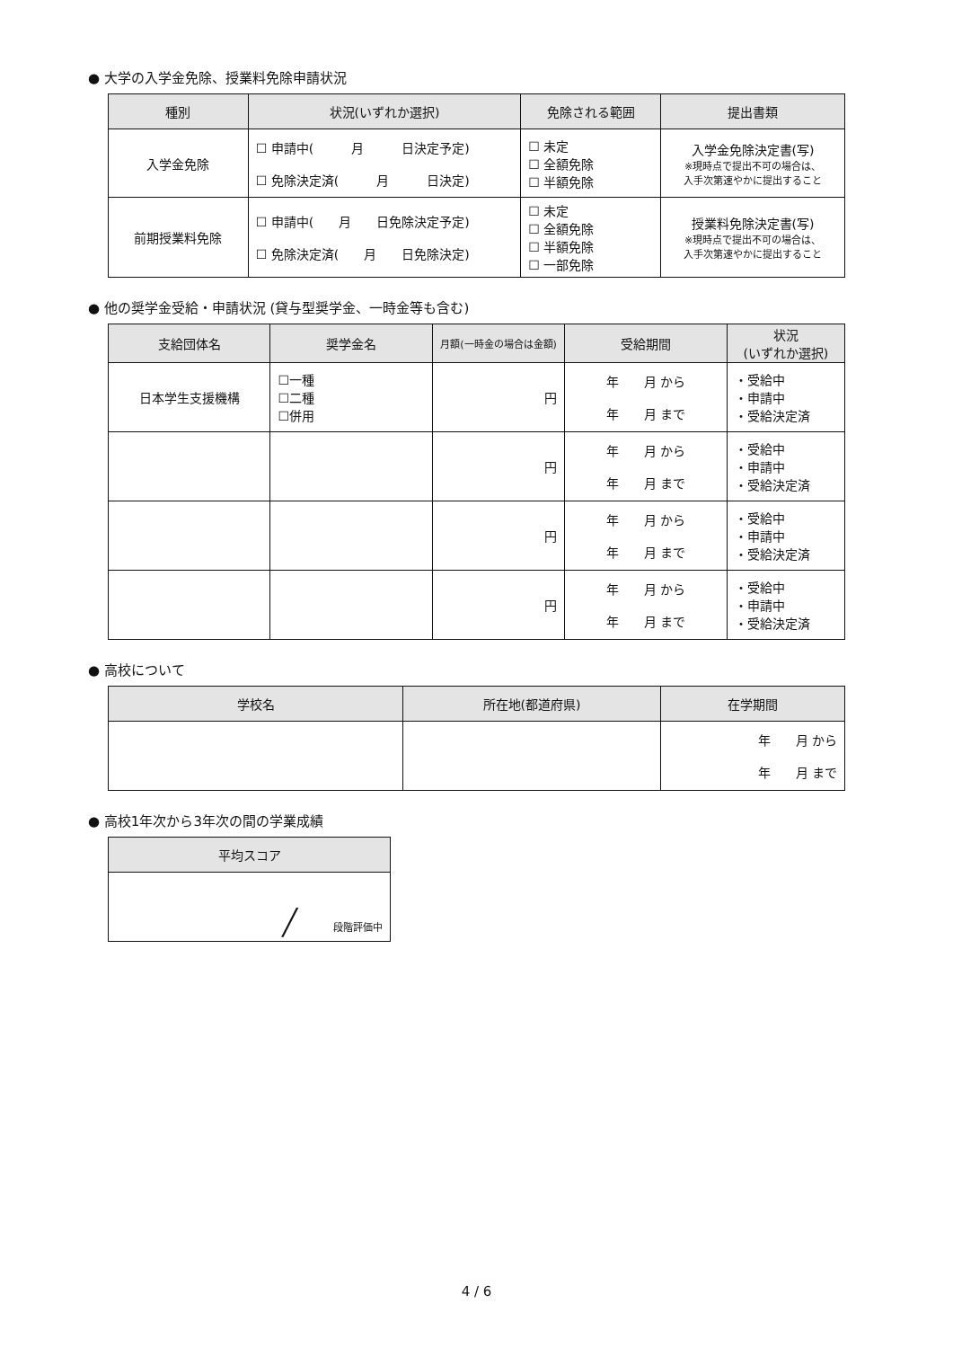● 大学の入学金免除、授業料免除申請状況
| 種別 | 状況(いずれか選択) | 免除される範囲 | 提出書類 |
| --- | --- | --- | --- |
| 入学金免除 | ☐ 申請中( 月 日決定予定) ☐ 免除決定済( 月 日決定) | ☐ 未定 ☐ 全額免除 ☐ 半額免除 | 入学金免除決定書(写) ※現時点で提出不可の場合は、 入手次第速やかに提出すること |
| 前期授業料免除 | ☐ 申請中( 月 日免除決定予定) ☐ 免除決定済( 月 日免除決定) | ☐ 未定 ☐ 全額免除 ☐ 半額免除 ☐ 一部免除 | 授業料免除決定書(写) ※現時点で提出不可の場合は、 入手次第速やかに提出すること |
● 他の奨学金受給・申請状況 (貸与型奨学金、一時金等も含む)
| 支給団体名 | 奨学金名 | 月額(一時金の場合は金額) | 受給期間 | 状況 (いずれか選択) |
| --- | --- | --- | --- | --- |
| 日本学生支援機構 | ☐一種 ☐二種 ☐併用 | 円 | 年 月 から 年 月 まで | ・受給中 ・申請中 ・受給決定済 |
| | | 円 | 年 月 から 年 月 まで | ・受給中 ・申請中 ・受給決定済 |
| | | 円 | 年 月 から 年 月 まで | ・受給中 ・申請中 ・受給決定済 |
| | | 円 | 年 月 から 年 月 まで | ・受給中 ・申請中 ・受給決定済 |
● 高校について
| 学校名 | 所在地(都道府県) | 在学期間 |
| --- | --- | --- |
| | | 年 月 から 年 月 まで |
● 高校1年次から3年次の間の学業成績
| 平均スコア |
| --- |
| ╱ 段階評価中 |
4 / 6